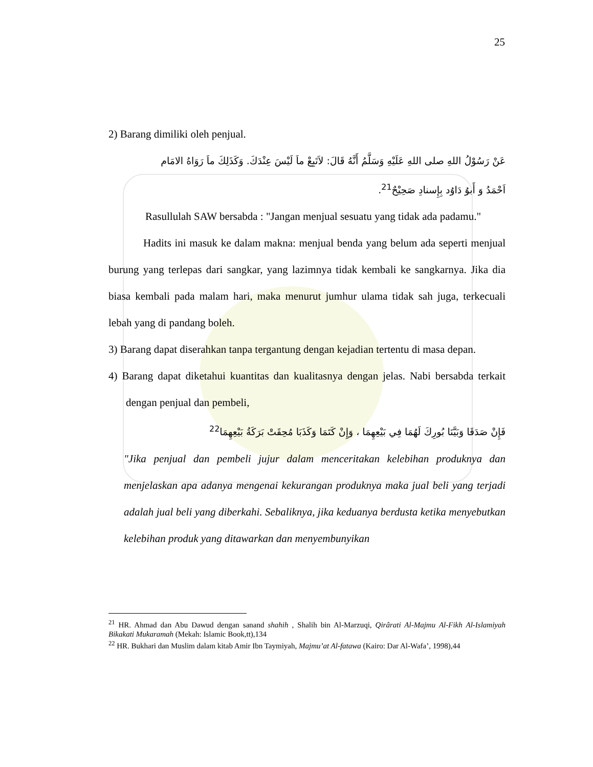25
2) Barang dimiliki oleh penjual.
عَنْ رَسُوْلُ اللهِ صلى اللهِ عَلَيْهِ وَسَلَّمُ أَنَّهُ قَالَ: لاَتَبِعْ ماَ لَيْسَ عِنْدَكَ. وَكَذَلِكَ ماَ رَوَاهُ الامَام
اَحْمَدُ وَ أَبوُ دَاوُد بِإِسنادِ صَحِيْحٌ<sup>21</sup>.
Rasullulah SAW bersabda : "Jangan menjual sesuatu yang tidak ada padamu."
Hadits ini masuk ke dalam makna: menjual benda yang belum ada seperti menjual burung yang terlepas dari sangkar, yang lazimnya tidak kembali ke sangkarnya. Jika dia biasa kembali pada malam hari, maka menurut jumhur ulama tidak sah juga, terkecuali lebah yang di pandang boleh.
3) Barang dapat diserahkan tanpa tergantung dengan kejadian tertentu di masa depan.
4) Barang dapat diketahui kuantitas dan kualitasnya dengan jelas. Nabi bersabda terkait dengan penjual dan pembeli,
فَإِنْ صَدَقَا وَبَيَّنَا بُورِكَ لَهُمَا فِي بَيْعِهِمَا ، وَإِنْ كَتَمَا وَكَذَبَا مُحِقَتْ بَرَكَةُ بَيْعِهِمَا<sup>22</sup>
"Jika penjual dan pembeli jujur dalam menceritakan kelebihan produknya dan menjelaskan apa adanya mengenai kekurangan produknya maka jual beli yang terjadi adalah jual beli yang diberkahi. Sebaliknya, jika keduanya berdusta ketika menyebutkan kelebihan produk yang ditawarkan dan menyembunyikan
<sup>21</sup> HR. Ahmad dan Abu Dawud dengan sanand shahih , Shalih bin Al-Marzuqi, Qirârati Al-Majmu Al-Fikh Al-Islamiyah Bikakati Mukaramah (Mekah: Islamic Book,tt),134
<sup>22</sup> HR. Bukhari dan Muslim dalam kitab Amir Ibn Taymiyah, Majmu’at Al-fatawa (Kairo: Dar Al-Wafa’, 1998),44